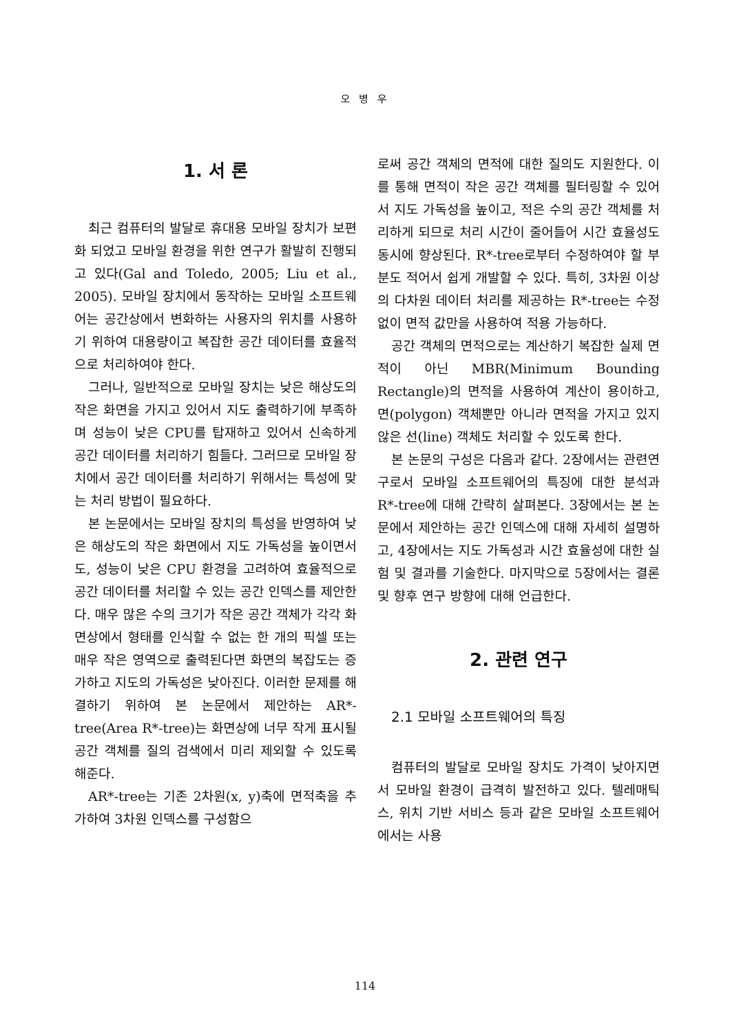오 병 우
1. 서 론
최근 컴퓨터의 발달로 휴대용 모바일 장치가 보편화 되었고 모바일 환경을 위한 연구가 활발히 진행되고 있다(Gal and Toledo, 2005; Liu et al., 2005). 모바일 장치에서 동작하는 모바일 소프트웨어는 공간상에서 변화하는 사용자의 위치를 사용하기 위하여 대용량이고 복잡한 공간 데이터를 효율적으로 처리하여야 한다.
그러나, 일반적으로 모바일 장치는 낮은 해상도의 작은 화면을 가지고 있어서 지도 출력하기에 부족하며 성능이 낮은 CPU를 탑재하고 있어서 신속하게 공간 데이터를 처리하기 힘들다. 그러므로 모바일 장치에서 공간 데이터를 처리하기 위해서는 특성에 맞는 처리 방법이 필요하다.
본 논문에서는 모바일 장치의 특성을 반영하여 낮은 해상도의 작은 화면에서 지도 가독성을 높이면서도, 성능이 낮은 CPU 환경을 고려하여 효율적으로 공간 데이터를 처리할 수 있는 공간 인덱스를 제안한다. 매우 많은 수의 크기가 작은 공간 객체가 각각 화면상에서 형태를 인식할 수 없는 한 개의 픽셀 또는 매우 작은 영역으로 출력된다면 화면의 복잡도는 증가하고 지도의 가독성은 낮아진다. 이러한 문제를 해결하기 위하여 본 논문에서 제안하는 AR*-tree(Area R*-tree)는 화면상에 너무 작게 표시될 공간 객체를 질의 검색에서 미리 제외할 수 있도록 해준다.
AR*-tree는 기존 2차원(x, y)축에 면적축을 추가하여 3차원 인덱스를 구성함으
로써 공간 객체의 면적에 대한 질의도 지원한다. 이를 통해 면적이 작은 공간 객체를 필터링할 수 있어서 지도 가독성을 높이고, 적은 수의 공간 객체를 처리하게 되므로 처리 시간이 줄어들어 시간 효율성도 동시에 향상된다. R*-tree로부터 수정하여야 할 부분도 적어서 쉽게 개발할 수 있다. 특히, 3차원 이상의 다차원 데이터 처리를 제공하는 R*-tree는 수정 없이 면적 값만을 사용하여 적용 가능하다.
공간 객체의 면적으로는 계산하기 복잡한 실제 면적이 아닌 MBR(Minimum Bounding Rectangle)의 면적을 사용하여 계산이 용이하고, 면(polygon) 객체뿐만 아니라 면적을 가지고 있지 않은 선(line) 객체도 처리할 수 있도록 한다.
본 논문의 구성은 다음과 같다. 2장에서는 관련연구로서 모바일 소프트웨어의 특징에 대한 분석과 R*-tree에 대해 간략히 살펴본다. 3장에서는 본 논문에서 제안하는 공간 인덱스에 대해 자세히 설명하고, 4장에서는 지도 가독성과 시간 효율성에 대한 실험 및 결과를 기술한다. 마지막으로 5장에서는 결론 및 향후 연구 방향에 대해 언급한다.
2. 관련 연구
2.1 모바일 소프트웨어의 특징
컴퓨터의 발달로 모바일 장치도 가격이 낮아지면서 모바일 환경이 급격히 발전하고 있다. 텔레매틱스, 위치 기반 서비스 등과 같은 모바일 소프트웨어에서는 사용
114